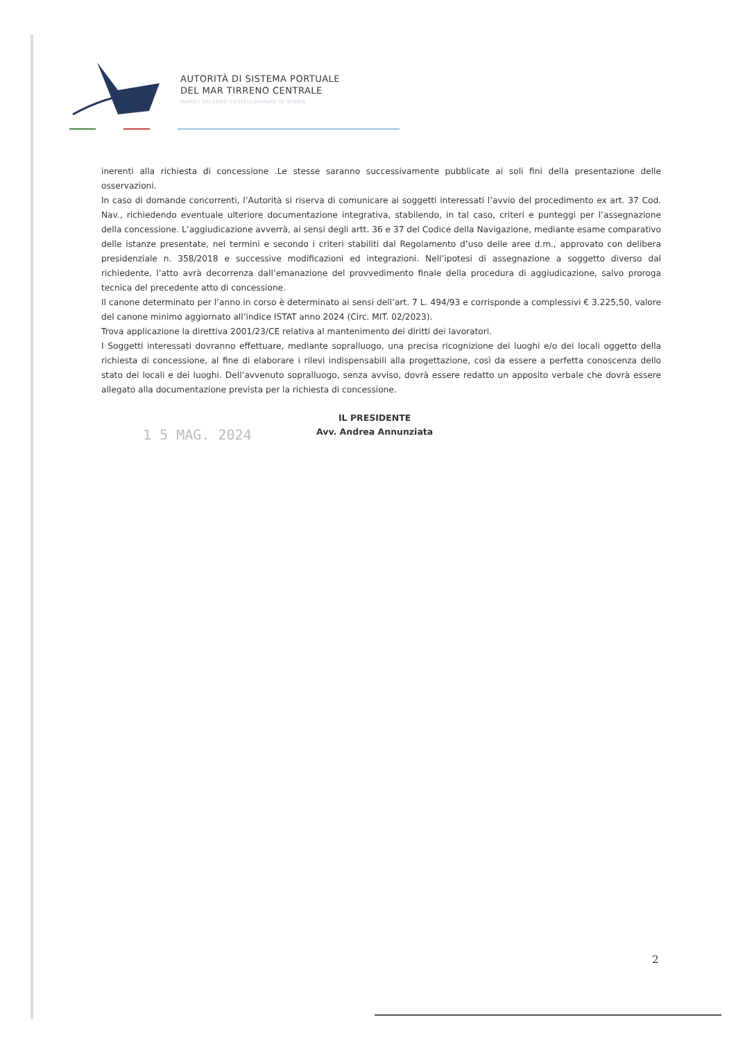AUTORITÀ DI SISTEMA PORTUALE
DEL MAR TIRRENO CENTRALE
NAPOLI SALERNO CASTELLAMMARE DI STABIA
inerenti alla richiesta di concessione .Le stesse saranno successivamente pubblicate ai soli fini della presentazione delle osservazioni.
In caso di domande concorrenti, l’Autorità si riserva di comunicare ai soggetti interessati l’avvio del procedimento ex art. 37 Cod. Nav., richiedendo eventuale ulteriore documentazione integrativa, stabilendo, in tal caso, criteri e punteggi per l’assegnazione della concessione. L’aggiudicazione avverrà, ai sensi degli artt. 36 e 37 del Codice della Navigazione, mediante esame comparativo delle istanze presentate, nei termini e secondo i criteri stabiliti dal Regolamento d’uso delle aree d.m., approvato con delibera presidenziale n. 358/2018 e successive modificazioni ed integrazioni. Nell’ipotesi di assegnazione a soggetto diverso dal richiedente, l’atto avrà decorrenza dall’emanazione del provvedimento finale della procedura di aggiudicazione, salvo proroga tecnica del precedente atto di concessione.
Il canone determinato per l’anno in corso è determinato ai sensi dell’art. 7 L. 494/93 e corrisponde a complessivi € 3.225,50, valore del canone minimo aggiornato all’indice ISTAT anno 2024 (Circ. MIT. 02/2023).
Trova applicazione la direttiva 2001/23/CE relativa al mantenimento dei diritti dei lavoratori.
I Soggetti interessati dovranno effettuare, mediante sopralluogo, una precisa ricognizione dei luoghi e/o dei locali oggetto della richiesta di concessione, al fine di elaborare i rilevi indispensabili alla progettazione, così da essere a perfetta conoscenza dello stato dei locali e dei luoghi. Dell’avvenuto sopralluogo, senza avviso, dovrà essere redatto un apposito verbale che dovrà essere allegato alla documentazione prevista per la richiesta di concessione.
1 5 MAG. 2024
IL PRESIDENTE
Avv. Andrea Annunziata
2